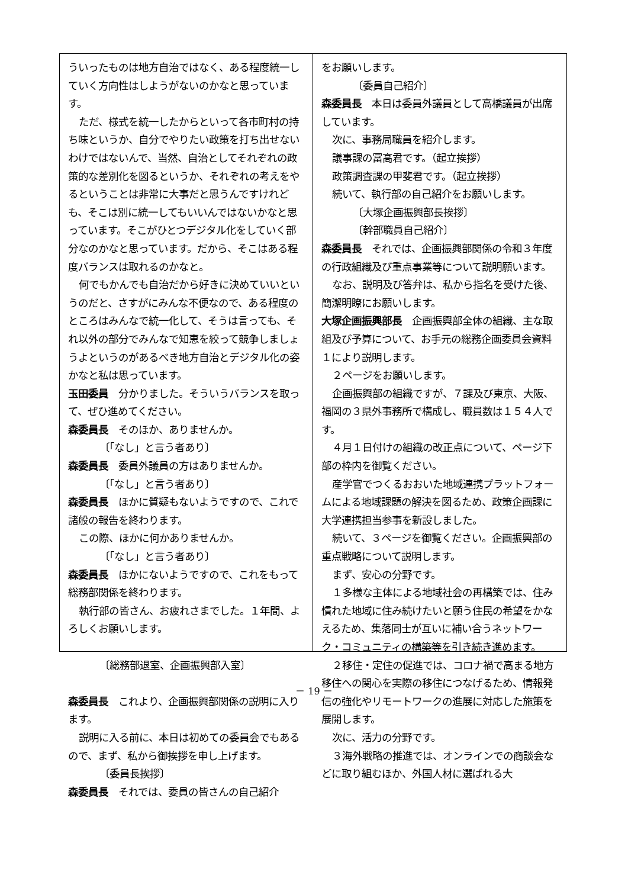ういったものは地方自治ではなく、ある程度統一していく方向性はしようがないのかなと思っています。
ただ、様式を統一したからといって各市町村の持ち味というか、自分でやりたい政策を打ち出せないわけではないんで、当然、自治としてそれぞれの政策的な差別化を図るというか、それぞれの考えをやるということは非常に大事だと思うんですけれども、そこは別に統一してもいいんではないかなと思っています。そこがひとつデジタル化をしていく部分なのかなと思っています。だから、そこはある程度バランスは取れるのかなと。
何でもかんでも自治だから好きに決めていいというのだと、さすがにみんな不便なので、ある程度のところはみんなで統一化して、そうは言っても、それ以外の部分でみんなで知恵を絞って競争しましょうよというのがあるべき地方自治とデジタル化の姿かなと私は思っています。
玉田委員　分かりました。そういうバランスを取って、ぜひ進めてください。
森委員長　そのほか、ありませんか。
〔「なし」と言う者あり〕
森委員長　委員外議員の方はありませんか。
〔「なし」と言う者あり〕
森委員長　ほかに質疑もないようですので、これで諸般の報告を終わります。
この際、ほかに何かありませんか。
〔「なし」と言う者あり〕
森委員長　ほかにないようですので、これをもって総務部関係を終わります。
執行部の皆さん、お疲れさまでした。１年間、よろしくお願いします。
〔総務部退室、企画振興部入室〕
森委員長　これより、企画振興部関係の説明に入ります。
説明に入る前に、本日は初めての委員会でもあるので、まず、私から御挨拶を申し上げます。
〔委員長挨拶〕
森委員長　それでは、委員の皆さんの自己紹介
をお願いします。
〔委員自己紹介〕
森委員長　本日は委員外議員として高橋議員が出席しています。
次に、事務局職員を紹介します。
議事課の冨高君です。（起立挨拶）
政策調査課の甲斐君です。（起立挨拶）
続いて、執行部の自己紹介をお願いします。
〔大塚企画振興部長挨拶〕
〔幹部職員自己紹介〕
森委員長　それでは、企画振興部関係の令和３年度の行政組織及び重点事業等について説明願います。
なお、説明及び答弁は、私から指名を受けた後、簡潔明瞭にお願いします。
大塚企画振興部長　企画振興部全体の組織、主な取組及び予算について、お手元の総務企画委員会資料１により説明します。
２ページをお願いします。
企画振興部の組織ですが、７課及び東京、大阪、福岡の３県外事務所で構成し、職員数は１５４人です。
４月１日付けの組織の改正点について、ページ下部の枠内を御覧ください。
産学官でつくるおおいた地域連携プラットフォームによる地域課題の解決を図るため、政策企画課に大学連携担当参事を新設しました。
続いて、３ページを御覧ください。企画振興部の重点戦略について説明します。
まず、安心の分野です。
１多様な主体による地域社会の再構築では、住み慣れた地域に住み続けたいと願う住民の希望をかなえるため、集落同士が互いに補い合うネットワーク・コミュニティの構築等を引き続き進めます。
２移住・定住の促進では、コロナ禍で高まる地方移住への関心を実際の移住につなげるため、情報発信の強化やリモートワークの進展に対応した施策を展開します。
次に、活力の分野です。
３海外戦略の推進では、オンラインでの商談会などに取り組むほか、外国人材に選ばれる大
－ 19 －